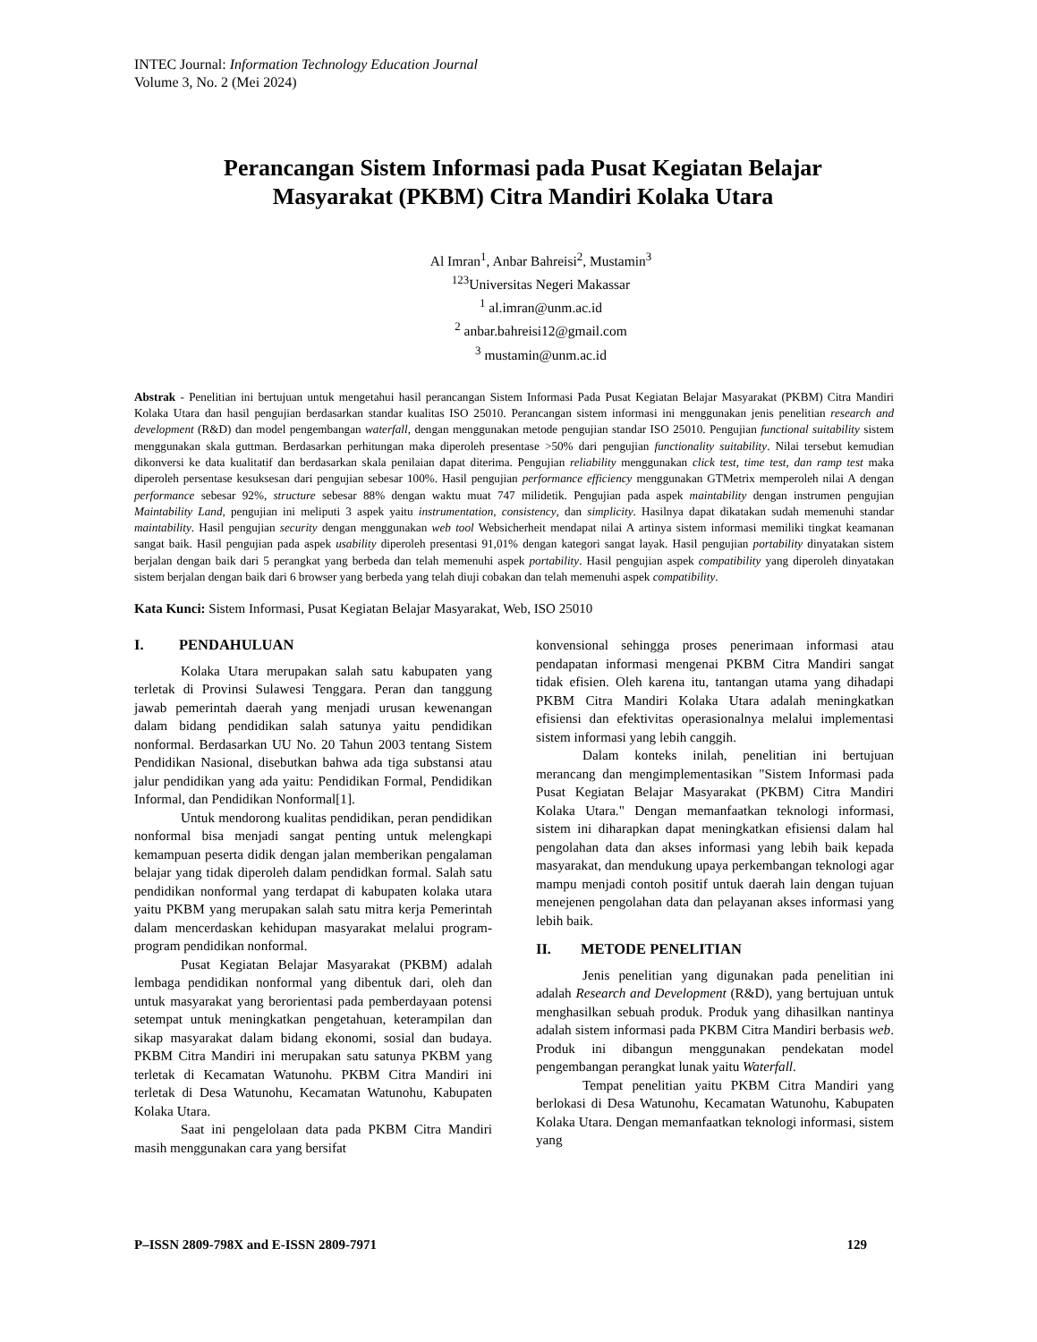INTEC Journal: Information Technology Education Journal
Volume 3, No. 2 (Mei 2024)
Perancangan Sistem Informasi pada Pusat Kegiatan Belajar
Masyarakat (PKBM) Citra Mandiri Kolaka Utara
Al Imran<sup>1</sup>, Anbar Bahreisi<sup>2</sup>, Mustamin<sup>3</sup>
<sup>123</sup> Universitas Negeri Makassar
<sup>1</sup> al.imran@unm.ac.id
<sup>2</sup> anbar.bahreisi12@gmail.com
<sup>3</sup> mustamin@unm.ac.id
Abstrak - Penelitian ini bertujuan untuk mengetahui hasil perancangan Sistem Informasi Pada Pusat Kegiatan Belajar Masyarakat (PKBM) Citra Mandiri Kolaka Utara dan hasil pengujian berdasarkan standar kualitas ISO 25010. Perancangan sistem informasi ini menggunakan jenis penelitian research and development (R&D) dan model pengembangan waterfall, dengan menggunakan metode pengujian standar ISO 25010. Pengujian functional suitability sistem menggunakan skala guttman. Berdasarkan perhitungan maka diperoleh presentase >50% dari pengujian functionality suitability. Nilai tersebut kemudian dikonversi ke data kualitatif dan berdasarkan skala penilaian dapat diterima. Pengujian reliability menggunakan click test, time test, dan ramp test maka diperoleh persentase kesuksesan dari pengujian sebesar 100%. Hasil pengujian performance efficiency menggunakan GTMetrix memperoleh nilai A dengan performance sebesar 92%, structure sebesar 88% dengan waktu muat 747 milidetik. Pengujian pada aspek maintability dengan instrumen pengujian Maintability Land, pengujian ini meliputi 3 aspek yaitu instrumentation, consistency, dan simplicity. Hasilnya dapat dikatakan sudah memenuhi standar maintability. Hasil pengujian security dengan menggunakan web tool Websicherheit mendapat nilai A artinya sistem informasi memiliki tingkat keamanan sangat baik. Hasil pengujian pada aspek usability diperoleh presentasi 91,01% dengan kategori sangat layak. Hasil pengujian portability dinyatakan sistem berjalan dengan baik dari 5 perangkat yang berbeda dan telah memenuhi aspek portability. Hasil pengujian aspek compatibility yang diperoleh dinyatakan sistem berjalan dengan baik dari 6 browser yang berbeda yang telah diuji cobakan dan telah memenuhi aspek compatibility.
Kata Kunci: Sistem Informasi, Pusat Kegiatan Belajar Masyarakat, Web, ISO 25010
I. PENDAHULUAN
Kolaka Utara merupakan salah satu kabupaten yang terletak di Provinsi Sulawesi Tenggara. Peran dan tanggung jawab pemerintah daerah yang menjadi urusan kewenangan dalam bidang pendidikan salah satunya yaitu pendidikan nonformal. Berdasarkan UU No. 20 Tahun 2003 tentang Sistem Pendidikan Nasional, disebutkan bahwa ada tiga substansi atau jalur pendidikan yang ada yaitu: Pendidikan Formal, Pendidikan Informal, dan Pendidikan Nonformal[1].
Untuk mendorong kualitas pendidikan, peran pendidikan nonformal bisa menjadi sangat penting untuk melengkapi kemampuan peserta didik dengan jalan memberikan pengalaman belajar yang tidak diperoleh dalam pendidkan formal. Salah satu pendidikan nonformal yang terdapat di kabupaten kolaka utara yaitu PKBM yang merupakan salah satu mitra kerja Pemerintah dalam mencerdaskan kehidupan masyarakat melalui program-program pendidikan nonformal.
Pusat Kegiatan Belajar Masyarakat (PKBM) adalah lembaga pendidikan nonformal yang dibentuk dari, oleh dan untuk masyarakat yang berorientasi pada pemberdayaan potensi setempat untuk meningkatkan pengetahuan, keterampilan dan sikap masyarakat dalam bidang ekonomi, sosial dan budaya. PKBM Citra Mandiri ini merupakan satu satunya PKBM yang terletak di Kecamatan Watunohu. PKBM Citra Mandiri ini terletak di Desa Watunohu, Kecamatan Watunohu, Kabupaten Kolaka Utara.
Saat ini pengelolaan data pada PKBM Citra Mandiri masih menggunakan cara yang bersifat
konvensional sehingga proses penerimaan informasi atau pendapatan informasi mengenai PKBM Citra Mandiri sangat tidak efisien. Oleh karena itu, tantangan utama yang dihadapi PKBM Citra Mandiri Kolaka Utara adalah meningkatkan efisiensi dan efektivitas operasionalnya melalui implementasi sistem informasi yang lebih canggih.
Dalam konteks inilah, penelitian ini bertujuan merancang dan mengimplementasikan "Sistem Informasi pada Pusat Kegiatan Belajar Masyarakat (PKBM) Citra Mandiri Kolaka Utara." Dengan memanfaatkan teknologi informasi, sistem ini diharapkan dapat meningkatkan efisiensi dalam hal pengolahan data dan akses informasi yang lebih baik kepada masyarakat, dan mendukung upaya perkembangan teknologi agar mampu menjadi contoh positif untuk daerah lain dengan tujuan menejenen pengolahan data dan pelayanan akses informasi yang lebih baik.
II. METODE PENELITIAN
Jenis penelitian yang digunakan pada penelitian ini adalah Research and Development (R&D), yang bertujuan untuk menghasilkan sebuah produk. Produk yang dihasilkan nantinya adalah sistem informasi pada PKBM Citra Mandiri berbasis web. Produk ini dibangun menggunakan pendekatan model pengembangan perangkat lunak yaitu Waterfall.
Tempat penelitian yaitu PKBM Citra Mandiri yang berlokasi di Desa Watunohu, Kecamatan Watunohu, Kabupaten Kolaka Utara. Dengan memanfaatkan teknologi informasi, sistem yang
P–ISSN 2809-798X and E-ISSN 2809-7971 129